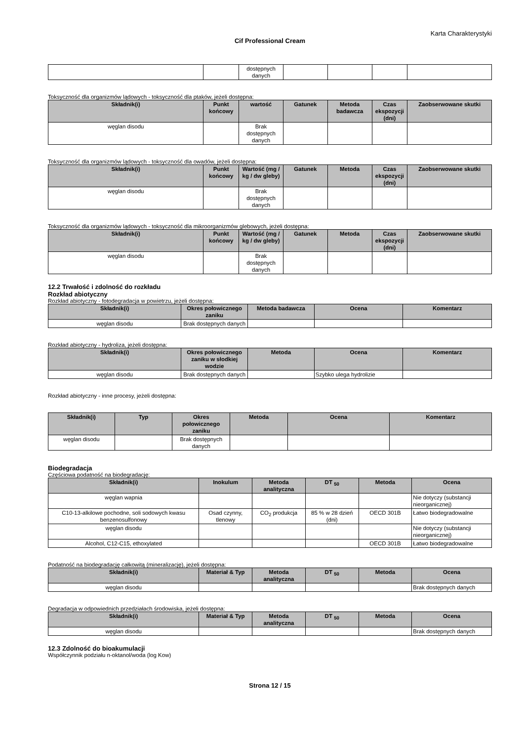Karta Charakterystyki
Cif Professional Cream
| | | dostępnych danych | | | | |
Toksyczność dla organizmów lądowych - toksyczność dla ptaków, jeżeli dostępna:
| Składnik(i) | Punkt końcowy | wartość | Gatunek | Metoda badawcza | Czas ekspozycji (dni) | Zaobserwowane skutki |
| --- | --- | --- | --- | --- | --- | --- |
| węglan disodu | | Brak dostępnych danych | | | | |
Toksyczność dla organizmów lądowych - toksyczność dla owadów, jeżeli dostępna:
| Składnik(i) | Punkt końcowy | Wartość (mg / kg / dw gleby) | Gatunek | Metoda | Czas ekspozycji (dni) | Zaobserwowane skutki |
| --- | --- | --- | --- | --- | --- | --- |
| węglan disodu | | Brak dostępnych danych | | | | |
Toksyczność dla organizmów lądowych - toksyczność dla mikroorganizmów glebowych, jeżeli dostępna:
| Składnik(i) | Punkt końcowy | Wartość (mg / kg / dw gleby) | Gatunek | Metoda | Czas ekspozycji (dni) | Zaobserwowane skutki |
| --- | --- | --- | --- | --- | --- | --- |
| węglan disodu | | Brak dostępnych danych | | | | |
12.2 Trwałość i zdolność do rozkładu
Rozkład abiotyczny
Rozkład abiotyczny - fotodegradacja w powietrzu, jeżeli dostępna:
| Składnik(i) | Okres połowicznego zaniku | Metoda badawcza | Ocena | Komentarz |
| --- | --- | --- | --- | --- |
| węglan disodu | Brak dostępnych danych | | | |
Rozkład abiotyczny - hydroliza, jeżeli dostępna:
| Składnik(i) | Okres połowicznego zaniku w słodkiej wodzie | Metoda | Ocena | Komentarz |
| --- | --- | --- | --- | --- |
| węglan disodu | Brak dostępnych danych | | Szybko ulega hydrolizie | |
Rozkład abiotyczny - inne procesy, jeżeli dostępna:
| Składnik(i) | Typ | Okres połowicznego zaniku | Metoda | Ocena | Komentarz |
| --- | --- | --- | --- | --- | --- |
| węglan disodu | | Brak dostępnych danych | | | |
Biodegradacja
Częściowa podatność na biodegradację:
| Składnik(i) | Inokulum | Metoda analityczna | DT <sub>50</sub> | Metoda | Ocena |
| --- | --- | --- | --- | --- | --- |
| węglan wapnia | | | | | Nie dotyczy (substancji nieorganicznej) |
| C10-13-alkilowe pochodne, soli sodowych kwasu benzenosulfonowy | Osad czynny, tlenowy | CO<sub>2</sub> produkcja | 85 % w 28 dzień (dni) | OECD 301B | Łatwo biodegradowalne |
| węglan disodu | | | | | Nie dotyczy (substancji nieorganicznej) |
| Alcohol, C12-C15, ethoxylated | | | | OECD 301B | Łatwo biodegradowalne |
Podatność na biodegradację całkowitą (mineralizację), jeżeli dostępna:
| Składnik(i) | Materiał & Typ | Metoda analityczna | DT <sub>50</sub> | Metoda | Ocena |
| --- | --- | --- | --- | --- | --- |
| węglan disodu | | | | | Brak dostępnych danych |
Degradacja w odpowiednich przedziałach środowiska, jeżeli dostępna:
| Składnik(i) | Materiał & Typ | Metoda analityczna | DT <sub>50</sub> | Metoda | Ocena |
| --- | --- | --- | --- | --- | --- |
| węglan disodu | | | | | Brak dostępnych danych |
12.3 Zdolność do bioakumulacji
Współczynnik podziału n-oktanol/woda (log Kow)
Strona 12 / 15